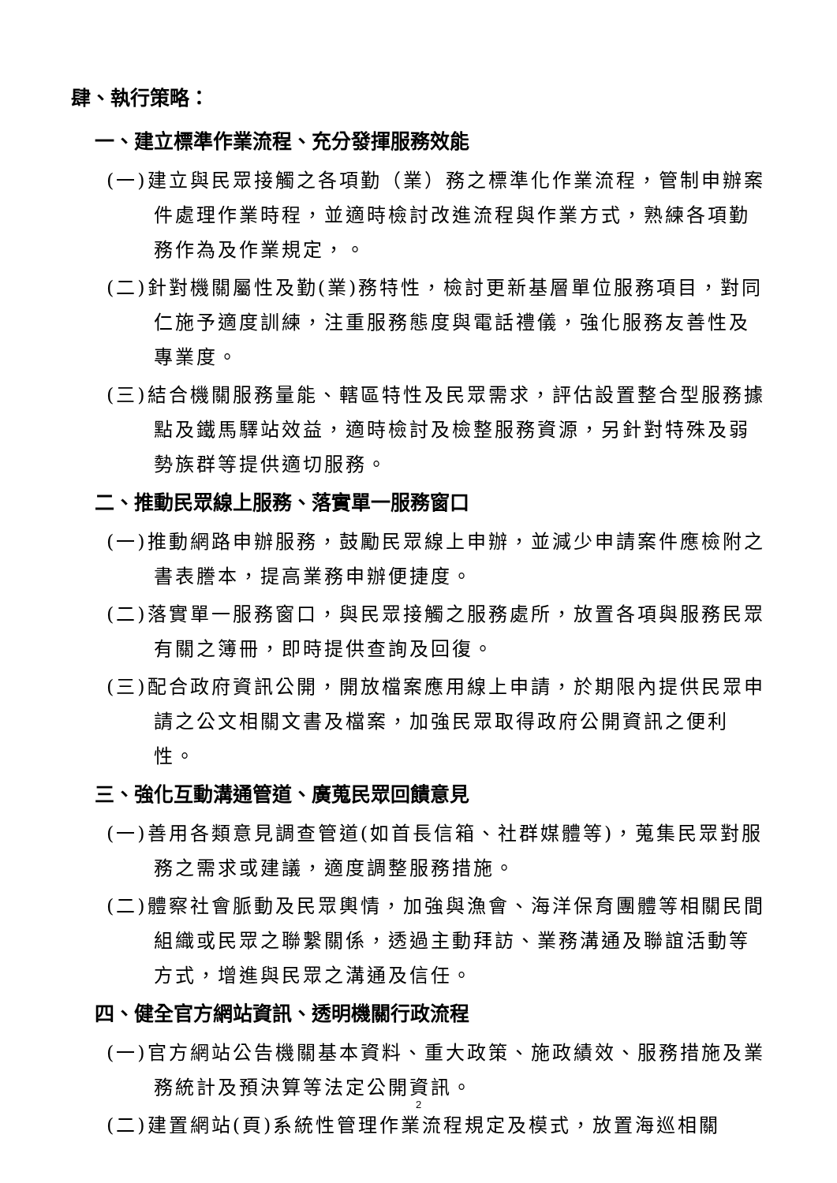肆、執行策略：
一、建立標準作業流程、充分發揮服務效能
(一)建立與民眾接觸之各項勤（業）務之標準化作業流程，管制申辦案件處理作業時程，並適時檢討改進流程與作業方式，熟練各項勤務作為及作業規定，。
(二)針對機關屬性及勤(業)務特性，檢討更新基層單位服務項目，對同仁施予適度訓練，注重服務態度與電話禮儀，強化服務友善性及專業度。
(三)結合機關服務量能、轄區特性及民眾需求，評估設置整合型服務據點及鐵馬驛站效益，適時檢討及檢整服務資源，另針對特殊及弱勢族群等提供適切服務。
二、推動民眾線上服務、落實單一服務窗口
(一)推動網路申辦服務，鼓勵民眾線上申辦，並減少申請案件應檢附之書表謄本，提高業務申辦便捷度。
(二)落實單一服務窗口，與民眾接觸之服務處所，放置各項與服務民眾有關之簿冊，即時提供查詢及回復。
(三)配合政府資訊公開，開放檔案應用線上申請，於期限內提供民眾申請之公文相關文書及檔案，加強民眾取得政府公開資訊之便利性。
三、強化互動溝通管道、廣蒐民眾回饋意見
(一)善用各類意見調查管道(如首長信箱、社群媒體等)，蒐集民眾對服務之需求或建議，適度調整服務措施。
(二)體察社會脈動及民眾輿情，加強與漁會、海洋保育團體等相關民間組織或民眾之聯繫關係，透過主動拜訪、業務溝通及聯誼活動等方式，增進與民眾之溝通及信任。
四、健全官方網站資訊、透明機關行政流程
(一)官方網站公告機關基本資料、重大政策、施政績效、服務措施及業務統計及預決算等法定公開資訊。
(二)建置網站(頁)系統性管理作業流程規定及模式，放置海巡相關
2